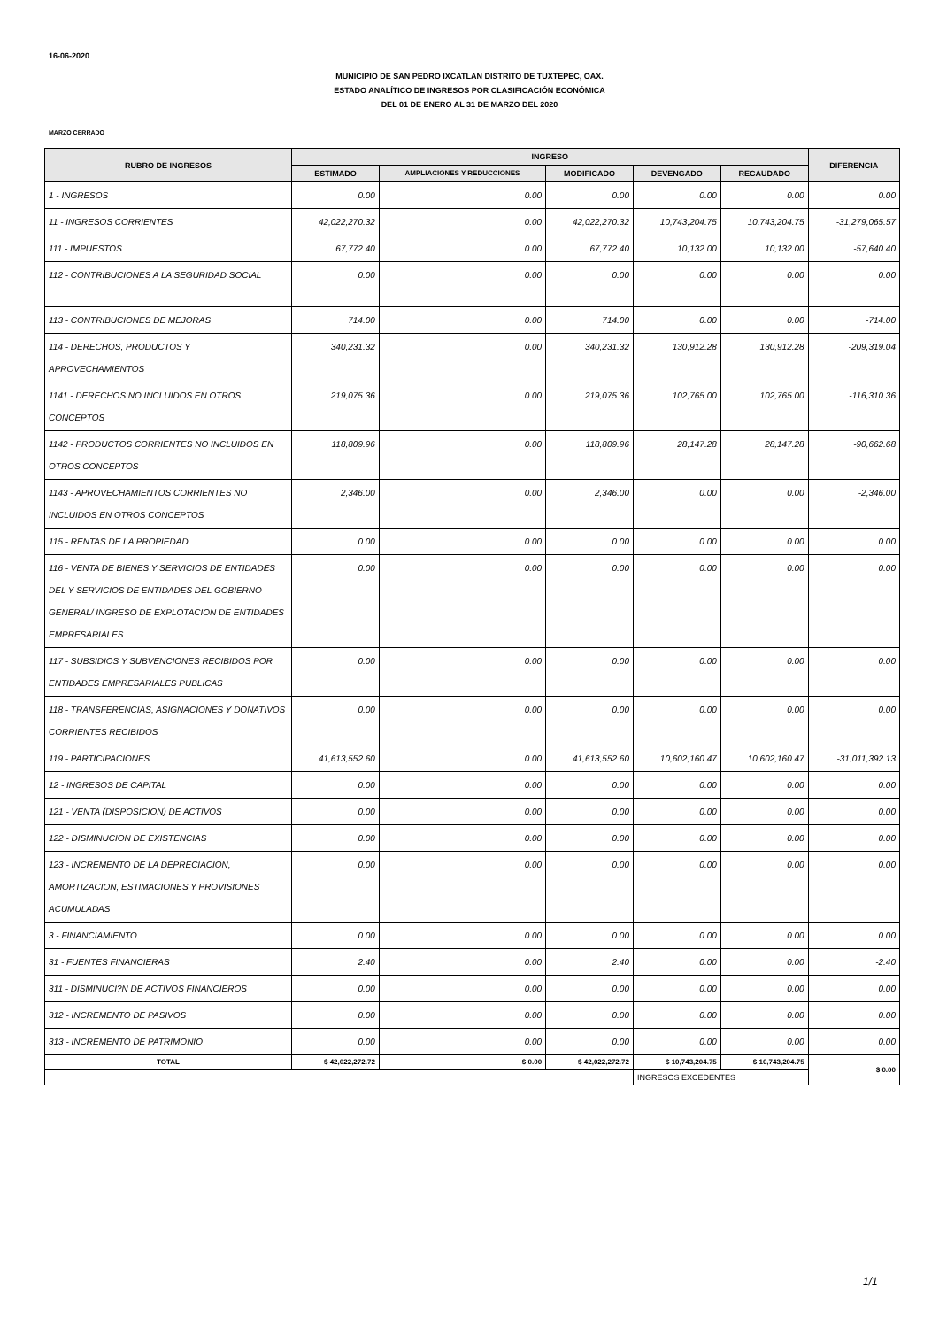16-06-2020
MUNICIPIO DE SAN PEDRO IXCATLAN DISTRITO DE TUXTEPEC, OAX.
ESTADO ANALÍTICO DE INGRESOS POR CLASIFICACIÓN ECONÓMICA
DEL 01 DE ENERO AL 31 DE MARZO DEL 2020
MARZO CERRADO
| RUBRO DE INGRESOS | INGRESO | | | | | DIFERENCIA |
| --- | --- | --- | --- | --- | --- | --- |
| | ESTIMADO | AMPLIACIONES Y REDUCCIONES | MODIFICADO | DEVENGADO | RECAUDADO | |
| 1 - INGRESOS | 0.00 | 0.00 | 0.00 | 0.00 | 0.00 | 0.00 |
| 11 - INGRESOS CORRIENTES | 42,022,270.32 | 0.00 | 42,022,270.32 | 10,743,204.75 | 10,743,204.75 | -31,279,065.57 |
| 111 - IMPUESTOS | 67,772.40 | 0.00 | 67,772.40 | 10,132.00 | 10,132.00 | -57,640.40 |
| 112 - CONTRIBUCIONES A LA SEGURIDAD SOCIAL | 0.00 | 0.00 | 0.00 | 0.00 | 0.00 | 0.00 |
| 113 - CONTRIBUCIONES DE MEJORAS | 714.00 | 0.00 | 714.00 | 0.00 | 0.00 | -714.00 |
| 114 - DERECHOS, PRODUCTOS Y APROVECHAMIENTOS | 340,231.32 | 0.00 | 340,231.32 | 130,912.28 | 130,912.28 | -209,319.04 |
| 1141 - DERECHOS NO INCLUIDOS EN OTROS CONCEPTOS | 219,075.36 | 0.00 | 219,075.36 | 102,765.00 | 102,765.00 | -116,310.36 |
| 1142 - PRODUCTOS CORRIENTES NO INCLUIDOS EN OTROS CONCEPTOS | 118,809.96 | 0.00 | 118,809.96 | 28,147.28 | 28,147.28 | -90,662.68 |
| 1143 - APROVECHAMIENTOS CORRIENTES NO INCLUIDOS EN OTROS CONCEPTOS | 2,346.00 | 0.00 | 2,346.00 | 0.00 | 0.00 | -2,346.00 |
| 115 - RENTAS DE LA PROPIEDAD | 0.00 | 0.00 | 0.00 | 0.00 | 0.00 | 0.00 |
| 116 - VENTA DE BIENES Y SERVICIOS DE ENTIDADES DEL Y SERVICIOS DE ENTIDADES DEL GOBIERNO GENERAL/ INGRESO DE EXPLOTACION DE ENTIDADES EMPRESARIALES | 0.00 | 0.00 | 0.00 | 0.00 | 0.00 | 0.00 |
| 117 - SUBSIDIOS Y SUBVENCIONES RECIBIDOS POR ENTIDADES EMPRESARIALES PUBLICAS | 0.00 | 0.00 | 0.00 | 0.00 | 0.00 | 0.00 |
| 118 - TRANSFERENCIAS, ASIGNACIONES Y DONATIVOS CORRIENTES RECIBIDOS | 0.00 | 0.00 | 0.00 | 0.00 | 0.00 | 0.00 |
| 119 - PARTICIPACIONES | 41,613,552.60 | 0.00 | 41,613,552.60 | 10,602,160.47 | 10,602,160.47 | -31,011,392.13 |
| 12 - INGRESOS DE CAPITAL | 0.00 | 0.00 | 0.00 | 0.00 | 0.00 | 0.00 |
| 121 - VENTA (DISPOSICION) DE ACTIVOS | 0.00 | 0.00 | 0.00 | 0.00 | 0.00 | 0.00 |
| 122 - DISMINUCION DE EXISTENCIAS | 0.00 | 0.00 | 0.00 | 0.00 | 0.00 | 0.00 |
| 123 - INCREMENTO DE LA DEPRECIACION, AMORTIZACION, ESTIMACIONES Y PROVISIONES ACUMULADAS | 0.00 | 0.00 | 0.00 | 0.00 | 0.00 | 0.00 |
| 3 - FINANCIAMIENTO | 0.00 | 0.00 | 0.00 | 0.00 | 0.00 | 0.00 |
| 31 - FUENTES FINANCIERAS | 2.40 | 0.00 | 2.40 | 0.00 | 0.00 | -2.40 |
| 311 - DISMINUCI?N DE ACTIVOS FINANCIEROS | 0.00 | 0.00 | 0.00 | 0.00 | 0.00 | 0.00 |
| 312 - INCREMENTO DE PASIVOS | 0.00 | 0.00 | 0.00 | 0.00 | 0.00 | 0.00 |
| 313 - INCREMENTO DE PATRIMONIO | 0.00 | 0.00 | 0.00 | 0.00 | 0.00 | 0.00 |
| TOTAL | $ 42,022,272.72 | $ 0.00 | $ 42,022,272.72 | $ 10,743,204.75 | $ 10,743,204.75 | $ 0.00 |
| | | | | INGRESOS EXCEDENTES | | |
1/1